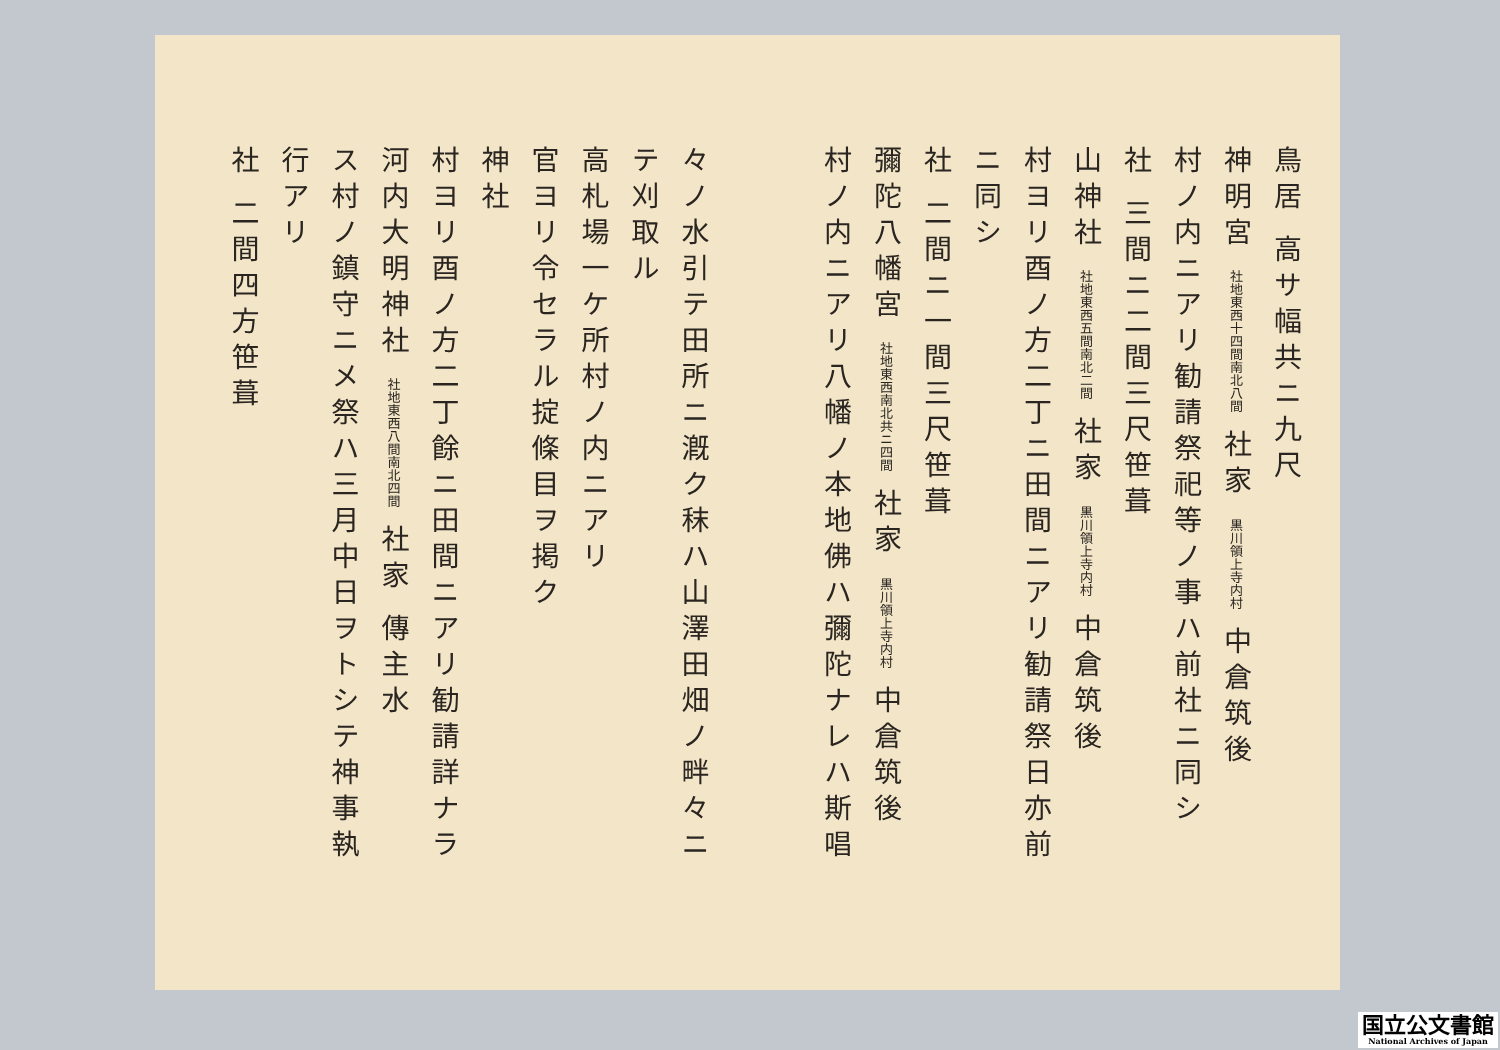々ノ水引テ田所ニ漑ク秣ハ山澤田畑ノ畔々ニ
テ刈取ル
高札場一ケ所村ノ内ニアリ
官ヨリ令セラル掟條目ヲ掲ク
神社
村ヨリ酉ノ方二丁餘ニ田間ニアリ勧請詳ナラ
河内大明神社 社地東西八間南北四間 社家 傳主水
ス村ノ鎮守ニメ祭ハ三月中日ヲトシテ神事執
行アリ
社 二間四方笹葺
鳥居 高サ幅共ニ九尺
神明宮 社地東西十四間南北八間 社家 黒川領上寺内村 中倉筑後
村ノ内ニアリ勧請祭祀等ノ事ハ前社ニ同シ
社 三間ニ二間三尺笹葺
山神社 社地東西五間南北二間 社家 黒川領上寺内村 中倉筑後
村ヨリ酉ノ方二丁ニ田間ニアリ勧請祭日亦前
ニ同シ
社 二間ニ一間三尺笹葺
彌陀八幡宮 社地東西南北共ニ四間 社家 黒川領上寺内村 中倉筑後
村ノ内ニアリ八幡ノ本地佛ハ彌陀ナレハ斯唱
国立公文書館
National Archives of Japan